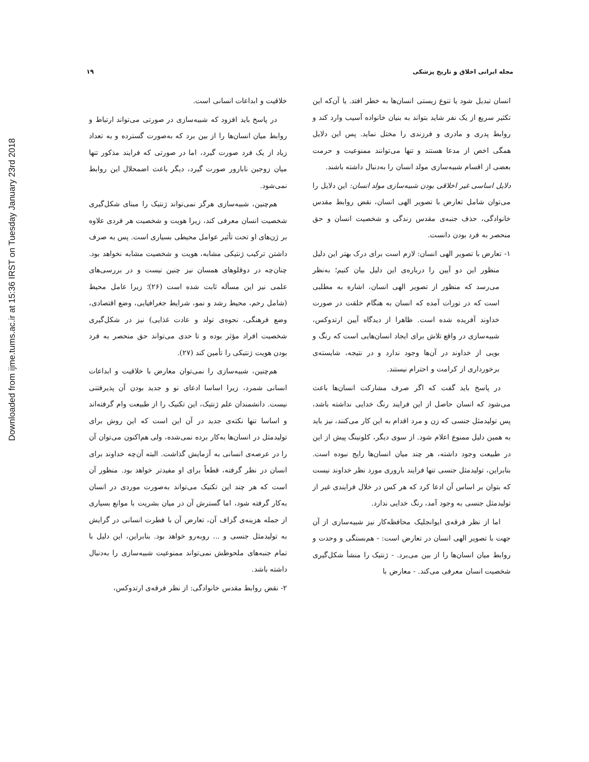Downloaded from ijme.tums.ac.ir at 15:36 IRST on Tuesday January 23rd 2018
مجله ایرانی اخلاق و تاریخ پزشکی ۱۹
انسان تبدیل شود یا تنوع زیستی انسان‌ها به خطر افتد. یا آن‌که این تکثیر سریع از یک نفر شاید بتواند به بنیان خانواده آسیب وارد کند و روابط پدری و مادری و فرزندی را مختل نماید. پس این دلایل همگی اخص از مدعا هستند و تنها می‌توانند ممنوعیت و حرمت بعضی از اقسام شبیه‌سازی مولد انسان را به‌دنبال داشته باشند.
دلایل اساسی غیر اخلاقی بودن شبیه‌سازی مولد انسان: این دلایل را می‌توان شامل تعارض با تصویر الهی انسان، نقض روابط مقدس خانوادگی، حذف جنبه‌ی مقدس زندگی و شخصیت انسان و حق منحصر به فرد بودن دانست.
۱- تعارض با تصویر الهی انسان: لازم است برای درک بهتر این دلیل منظور این دو آیین را درباره‌ی این دلیل بیان کنیم؛ به‌نظر می‌رسد که منظور از تصویر الهی انسان، اشاره به مطلبی است که در تورات آمده که انسان به هنگام خلقت در صورت خداوند آفریده شده است. ظاهرا از دیدگاه آیین ارتدوکس، شبیه‌سازی در واقع تلاش برای ایجاد انسان‌هایی است که رنگ و بویی از خداوند در آن‌ها وجود ندارد و در نتیجه، شایسته‌ی برخورداری از کرامت و احترام نیستند.
در پاسخ باید گفت که اگر صرف مشارکت انسان‌ها باعث می‌شود که انسان حاصل از این فرایند رنگ خدایی نداشته باشد، پس تولیدمثل جنسی که زن و مرد اقدام به این کار می‌کنند، نیز باید به همین دلیل ممنوع اعلام شود. از سوی دیگر، کلونینگ پیش از این در طبیعت وجود داشته، هر چند میان انسان‌ها رایج نبوده است. بنابراین، تولیدمثل جنسی تنها فرایند باروری مورد نظر خداوند نیست که بتوان بر اساس آن ادعا کرد که هر کس در خلال فرایندی غیر از تولیدمثل جنسی به وجود آمد، رنگ خدایی ندارد.
اما از نظر فرقه‌ی ایوانجلیک محافظه‌کار نیز شبیه‌سازی از آن جهت با تصویر الهی انسان در تعارض است: - هم‌بستگی و وحدت و روابط میان انسان‌ها را از بین می‌برد. - ژنتیک را منشأ شکل‌گیری شخصیت انسان معرفی می‌کند. - معارض با
خلاقیت و ابداعات انسانی است.
در پاسخ باید افزود که شبیه‌سازی در صورتی می‌تواند ارتباط و روابط میان انسان‌ها را از بین برد که به‌صورت گسترده و به تعداد زیاد از یک فرد صورت گیرد، اما در صورتی که فرایند مذکور تنها میان زوجین نابارور صورت گیرد، دیگر باعث اضمحلال این روابط نمی‌شود.
هم‌چنین، شبیه‌سازی هرگز نمی‌تواند ژنتیک را مبنای شکل‌گیری شخصیت انسان معرفی کند، زیرا هویت و شخصیت هر فردی علاوه بر ژن‌های او تحت تأثیر عوامل محیطی بسیاری است. پس به صرف داشتن ترکیب ژنتیکی مشابه، هویت و شخصیت مشابه نخواهد بود. چنان‌چه در دوقلوهای همسان نیز چنین نیست و در بررسی‌های علمی نیز این مسأله ثابت شده است (۲۶)؛ زیرا عامل محیط (شامل رحم، محیط رشد و نمو، شرایط جغرافیایی، وضع اقتصادی، وضع فرهنگی، نحوه‌ی تولد و عادت غذایی) نیز در شکل‌گیری شخصیت افراد مؤثر بوده و تا حدی می‌تواند حق منحصر به فرد بودن هویت ژنتیکی را تأمین کند (۲۷).
هم‌چنین، شبیه‌سازی را نمی‌توان معارض با خلاقیت و ابداعات انسانی شمرد، زیرا اساسا ادعای نو و جدید بودن آن پذیرفتنی نیست. دانشمندان علم ژنتیک، این تکنیک را از طبیعت وام گرفته‌اند و اساسا تنها نکته‌ی جدید در آن این است که این روش برای تولیدمثل در انسان‌ها به‌کار برده نمی‌شده، ولی هم‌اکنون می‌توان آن را در عرصه‌ی انسانی به آزمایش گذاشت. البته آن‌چه خداوند برای انسان در نظر گرفته، قطعاً برای او مفیدتر خواهد بود. منظور آن است که هر چند این تکنیک می‌تواند به‌صورت موردی در انسان به‌کار گرفته شود، اما گسترش آن در میان بشریت با موانع بسیاری از جمله هزینه‌ی گزاف آن، تعارض آن با فطرت انسانی در گرایش به تولیدمثل جنسی و ... روبه‌رو خواهد بود. بنابراین، این دلیل با تمام جنبه‌های ملحوظش نمی‌تواند ممنوعیت شبیه‌سازی را به‌دنبال داشته باشد.
۲- نقض روابط مقدس خانوادگی: از نظر فرقه‌ی ارتدوکس،